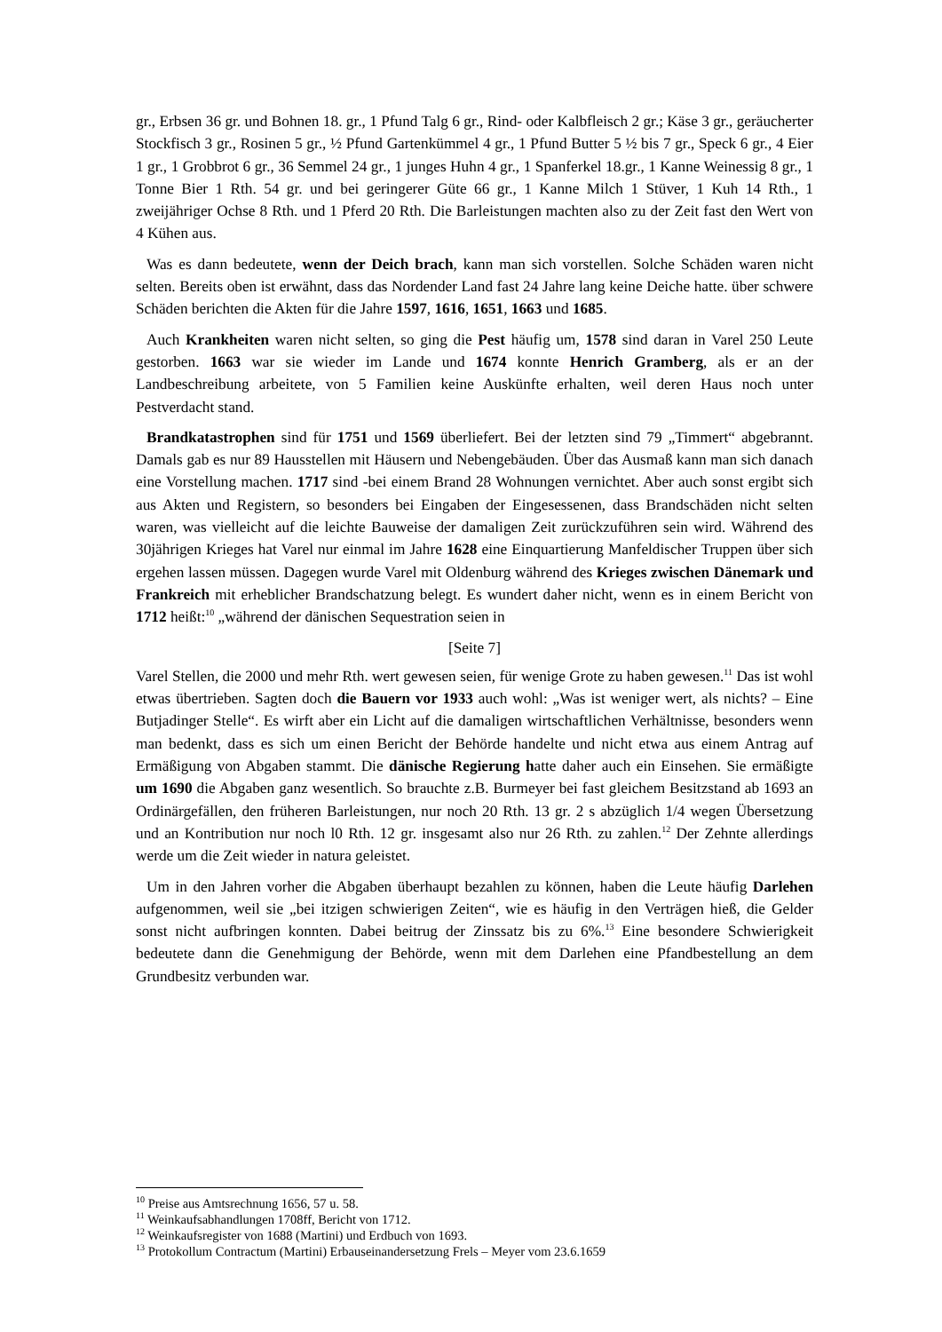gr., Erbsen 36 gr. und Bohnen 18. gr., 1 Pfund Talg 6 gr., Rind- oder Kalbfleisch 2 gr.; Käse 3 gr., geräucherter Stockfisch 3 gr., Rosinen 5 gr., ½ Pfund Gartenkümmel 4 gr., 1 Pfund Butter 5 ½ bis 7 gr., Speck 6 gr., 4 Eier 1 gr., 1 Grobbrot 6 gr., 36 Semmel 24 gr., 1 junges Huhn 4 gr., 1 Spanferkel 18.gr., 1 Kanne Weinessig 8 gr., 1 Tonne Bier 1 Rth. 54 gr. und bei geringerer Güte 66 gr., 1 Kanne Milch 1 Stüver, 1 Kuh 14 Rth., 1 zweijähriger Ochse 8 Rth. und 1 Pferd 20 Rth. Die Barleistungen machten also zu der Zeit fast den Wert von 4 Kühen aus.
Was es dann bedeutete, wenn der Deich brach, kann man sich vorstellen. Solche Schäden waren nicht selten. Bereits oben ist erwähnt, dass das Nordender Land fast 24 Jahre lang keine Deiche hatte. über schwere Schäden berichten die Akten für die Jahre 1597, 1616, 1651, 1663 und 1685.
Auch Krankheiten waren nicht selten, so ging die Pest häufig um, 1578 sind daran in Varel 250 Leute gestorben. 1663 war sie wieder im Lande und 1674 konnte Henrich Gramberg, als er an der Landbeschreibung arbeitete, von 5 Familien keine Auskünfte erhalten, weil deren Haus noch unter Pestverdacht stand.
Brandkatastrophen sind für 1751 und 1569 überliefert. Bei der letzten sind 79 „Timmert“ abgebrannt. Damals gab es nur 89 Hausstellen mit Häusern und Nebengebäuden. Über das Ausmaß kann man sich danach eine Vorstellung machen. 1717 sind -bei einem Brand 28 Wohnungen vernichtet. Aber auch sonst ergibt sich aus Akten und Registern, so besonders bei Eingaben der Eingesessenen, dass Brandschäden nicht selten waren, was vielleicht auf die leichte Bauweise der damaligen Zeit zurückzuführen sein wird. Während des 30jährigen Krieges hat Varel nur einmal im Jahre 1628 eine Einquartierung Manfeldischer Truppen über sich ergehen lassen müssen. Dagegen wurde Varel mit Oldenburg während des Krieges zwischen Dänemark und Frankreich mit erheblicher Brandschatzung belegt. Es wundert daher nicht, wenn es in einem Bericht von 1712 heißt:<sup>10</sup> „während der dänischen Sequestration seien in
[Seite 7]
Varel Stellen, die 2000 und mehr Rth. wert gewesen seien, für wenige Grote zu haben gewesen.<sup>11</sup> Das ist wohl etwas übertrieben. Sagten doch die Bauern vor 1933 auch wohl: „Was ist weniger wert, als nichts? – Eine Butjadinger Stelle“. Es wirft aber ein Licht auf die damaligen wirtschaftlichen Verhältnisse, besonders wenn man bedenkt, dass es sich um einen Bericht der Behörde handelte und nicht etwa aus einem Antrag auf Ermäßigung von Abgaben stammt. Die dänische Regierung hatte daher auch ein Einsehen. Sie ermäßigte um 1690 die Abgaben ganz wesentlich. So brauchte z.B. Burmeyer bei fast gleichem Besitzstand ab 1693 an Ordinärgefällen, den früheren Barleistungen, nur noch 20 Rth. 13 gr. 2 s abzüglich 1/4 wegen Übersetzung und an Kontribution nur noch l0 Rth. 12 gr. insgesamt also nur 26 Rth. zu zahlen.<sup>12</sup> Der Zehnte allerdings werde um die Zeit wieder in natura geleistet.
Um in den Jahren vorher die Abgaben überhaupt bezahlen zu können, haben die Leute häufig Darlehen aufgenommen, weil sie „bei itzigen schwierigen Zeiten“, wie es häufig in den Verträgen hieß, die Gelder sonst nicht aufbringen konnten. Dabei beitrug der Zinssatz bis zu 6%.<sup>13</sup> Eine besondere Schwierigkeit bedeutete dann die Genehmigung der Behörde, wenn mit dem Darlehen eine Pfandbestellung an dem Grundbesitz verbunden war.
<sup>10</sup> Preise aus Amtsrechnung 1656, 57 u. 58.
<sup>11</sup> Weinkaufsabhandlungen 1708ff, Bericht von 1712.
<sup>12</sup> Weinkaufsregister von 1688 (Martini) und Erdbuch von 1693.
<sup>13</sup> Protokollum Contractum (Martini) Erbauseinandersetzung Frels – Meyer vom 23.6.1659